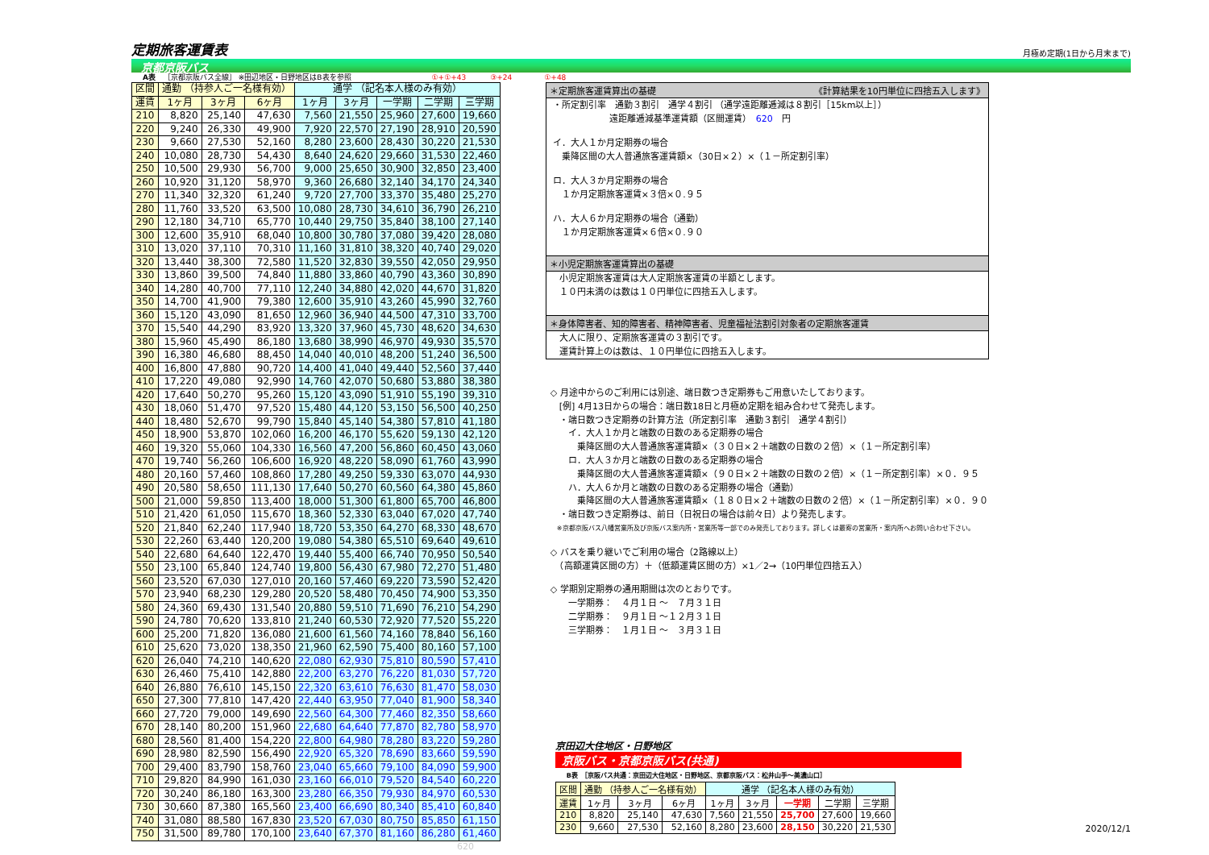定期旅客運賃表
月極め定期(1日から月末まで)
京都京阪バス
A表 ［京都京阪バス全線］ ※田辺地区・日野地区はB表を参照 ①+①+43 ③+24 ①+48
| 区間 | 通勤 （持参人ご一名様有効） | | | 通学 （記名本人様のみ有効） | | | | |
| --- | --- | --- | --- | --- | --- | --- | --- | --- |
| 運賃 | 1ヶ月 | 3ヶ月 | 6ヶ月 | 1ヶ月 | 3ヶ月 | 一学期 | 二学期 | 三学期 |
| 210 | 8,820 | 25,140 | 47,630 | 7,560 | 21,550 | 25,960 | 27,600 | 19,660 |
| 220 | 9,240 | 26,330 | 49,900 | 7,920 | 22,570 | 27,190 | 28,910 | 20,590 |
| 230 | 9,660 | 27,530 | 52,160 | 8,280 | 23,600 | 28,430 | 30,220 | 21,530 |
| 240 | 10,080 | 28,730 | 54,430 | 8,640 | 24,620 | 29,660 | 31,530 | 22,460 |
| 250 | 10,500 | 29,930 | 56,700 | 9,000 | 25,650 | 30,900 | 32,850 | 23,400 |
| 260 | 10,920 | 31,120 | 58,970 | 9,360 | 26,680 | 32,140 | 34,170 | 24,340 |
| 270 | 11,340 | 32,320 | 61,240 | 9,720 | 27,700 | 33,370 | 35,480 | 25,270 |
| 280 | 11,760 | 33,520 | 63,500 | 10,080 | 28,730 | 34,610 | 36,790 | 26,210 |
| 290 | 12,180 | 34,710 | 65,770 | 10,440 | 29,750 | 35,840 | 38,100 | 27,140 |
| 300 | 12,600 | 35,910 | 68,040 | 10,800 | 30,780 | 37,080 | 39,420 | 28,080 |
| 310 | 13,020 | 37,110 | 70,310 | 11,160 | 31,810 | 38,320 | 40,740 | 29,020 |
| 320 | 13,440 | 38,300 | 72,580 | 11,520 | 32,830 | 39,550 | 42,050 | 29,950 |
| 330 | 13,860 | 39,500 | 74,840 | 11,880 | 33,860 | 40,790 | 43,360 | 30,890 |
| 340 | 14,280 | 40,700 | 77,110 | 12,240 | 34,880 | 42,020 | 44,670 | 31,820 |
| 350 | 14,700 | 41,900 | 79,380 | 12,600 | 35,910 | 43,260 | 45,990 | 32,760 |
| 360 | 15,120 | 43,090 | 81,650 | 12,960 | 36,940 | 44,500 | 47,310 | 33,700 |
| 370 | 15,540 | 44,290 | 83,920 | 13,320 | 37,960 | 45,730 | 48,620 | 34,630 |
| 380 | 15,960 | 45,490 | 86,180 | 13,680 | 38,990 | 46,970 | 49,930 | 35,570 |
| 390 | 16,380 | 46,680 | 88,450 | 14,040 | 40,010 | 48,200 | 51,240 | 36,500 |
| 400 | 16,800 | 47,880 | 90,720 | 14,400 | 41,040 | 49,440 | 52,560 | 37,440 |
| 410 | 17,220 | 49,080 | 92,990 | 14,760 | 42,070 | 50,680 | 53,880 | 38,380 |
| 420 | 17,640 | 50,270 | 95,260 | 15,120 | 43,090 | 51,910 | 55,190 | 39,310 |
| 430 | 18,060 | 51,470 | 97,520 | 15,480 | 44,120 | 53,150 | 56,500 | 40,250 |
| 440 | 18,480 | 52,670 | 99,790 | 15,840 | 45,140 | 54,380 | 57,810 | 41,180 |
| 450 | 18,900 | 53,870 | 102,060 | 16,200 | 46,170 | 55,620 | 59,130 | 42,120 |
| 460 | 19,320 | 55,060 | 104,330 | 16,560 | 47,200 | 56,860 | 60,450 | 43,060 |
| 470 | 19,740 | 56,260 | 106,600 | 16,920 | 48,220 | 58,090 | 61,760 | 43,990 |
| 480 | 20,160 | 57,460 | 108,860 | 17,280 | 49,250 | 59,330 | 63,070 | 44,930 |
| 490 | 20,580 | 58,650 | 111,130 | 17,640 | 50,270 | 60,560 | 64,380 | 45,860 |
| 500 | 21,000 | 59,850 | 113,400 | 18,000 | 51,300 | 61,800 | 65,700 | 46,800 |
| 510 | 21,420 | 61,050 | 115,670 | 18,360 | 52,330 | 63,040 | 67,020 | 47,740 |
| 520 | 21,840 | 62,240 | 117,940 | 18,720 | 53,350 | 64,270 | 68,330 | 48,670 |
| 530 | 22,260 | 63,440 | 120,200 | 19,080 | 54,380 | 65,510 | 69,640 | 49,610 |
| 540 | 22,680 | 64,640 | 122,470 | 19,440 | 55,400 | 66,740 | 70,950 | 50,540 |
| 550 | 23,100 | 65,840 | 124,740 | 19,800 | 56,430 | 67,980 | 72,270 | 51,480 |
| 560 | 23,520 | 67,030 | 127,010 | 20,160 | 57,460 | 69,220 | 73,590 | 52,420 |
| 570 | 23,940 | 68,230 | 129,280 | 20,520 | 58,480 | 70,450 | 74,900 | 53,350 |
| 580 | 24,360 | 69,430 | 131,540 | 20,880 | 59,510 | 71,690 | 76,210 | 54,290 |
| 590 | 24,780 | 70,620 | 133,810 | 21,240 | 60,530 | 72,920 | 77,520 | 55,220 |
| 600 | 25,200 | 71,820 | 136,080 | 21,600 | 61,560 | 74,160 | 78,840 | 56,160 |
| 610 | 25,620 | 73,020 | 138,350 | 21,960 | 62,590 | 75,400 | 80,160 | 57,100 |
| 620 | 26,040 | 74,210 | 140,620 | 22,080 | 62,930 | 75,810 | 80,590 | 57,410 |
| 630 | 26,460 | 75,410 | 142,880 | 22,200 | 63,270 | 76,220 | 81,030 | 57,720 |
| 640 | 26,880 | 76,610 | 145,150 | 22,320 | 63,610 | 76,630 | 81,470 | 58,030 |
| 650 | 27,300 | 77,810 | 147,420 | 22,440 | 63,950 | 77,040 | 81,900 | 58,340 |
| 660 | 27,720 | 79,000 | 149,690 | 22,560 | 64,300 | 77,460 | 82,350 | 58,660 |
| 670 | 28,140 | 80,200 | 151,960 | 22,680 | 64,640 | 77,870 | 82,780 | 58,970 |
| 680 | 28,560 | 81,400 | 154,220 | 22,800 | 64,980 | 78,280 | 83,220 | 59,280 |
| 690 | 28,980 | 82,590 | 156,490 | 22,920 | 65,320 | 78,690 | 83,660 | 59,590 |
| 700 | 29,400 | 83,790 | 158,760 | 23,040 | 65,660 | 79,100 | 84,090 | 59,900 |
| 710 | 29,820 | 84,990 | 161,030 | 23,160 | 66,010 | 79,520 | 84,540 | 60,220 |
| 720 | 30,240 | 86,180 | 163,300 | 23,280 | 66,350 | 79,930 | 84,970 | 60,530 |
| 730 | 30,660 | 87,380 | 165,560 | 23,400 | 66,690 | 80,340 | 85,410 | 60,840 |
| 740 | 31,080 | 88,580 | 167,830 | 23,520 | 67,030 | 80,750 | 85,850 | 61,150 |
| 750 | 31,500 | 89,780 | 170,100 | 23,640 | 67,370 | 81,160 | 86,280 | 61,460 |
＊定期旅客運賃算出の基礎 《計算結果を10円単位に四捨五入します》
・所定割引率　通勤３割引　通学４割引 （通学遠距離逓減は８割引［15km以上］）
遠距離逓減基準運賃額（区間運賃）　620　円
イ．大人１か月定期券の場合
　乗降区間の大人普通旅客運賃額×（30日×２）×（１－所定割引率）
ロ．大人３か月定期券の場合
　１か月定期旅客運賃×３倍×０.９５
ハ．大人６か月定期券の場合（通勤）
　１か月定期旅客運賃×６倍×０.９０
＊小児定期旅客運賃算出の基礎
小児定期旅客運賃は大人定期旅客運賃の半額とします。
１０円未満のは数は１０円単位に四捨五入します。
＊身体障害者、知的障害者、精神障害者、児童福祉法割引対象者の定期旅客運賃
大人に限り、定期旅客運賃の３割引です。
運賃計算上のは数は、１０円単位に四捨五入します。
◇ 月途中からのご利用には別途、端日数つき定期券もご用意いたしております。
　[例] 4月13日からの場合：端日数18日と月極め定期を組み合わせて発売します。
　・端日数つき定期券の計算方法（所定割引率　通勤３割引　通学４割引）
　　イ．大人１か月と端数の日数のある定期券の場合
　　　乗降区間の大人普通旅客運賃額×（３０日×２＋端数の日数の２倍）×（１－所定割引率）
　　ロ．大人３か月と端数の日数のある定期券の場合
　　　乗降区間の大人普通旅客運賃額×（９０日×２＋端数の日数の２倍）×（１－所定割引率）×０．９５
　　ハ．大人６か月と端数の日数のある定期券の場合（通勤）
　　　乗降区間の大人普通旅客運賃額×（１８０日×２＋端数の日数の２倍）×（１－所定割引率）×０．９０
　・端日数つき定期券は、前日（日祝日の場合は前々日）より発売します。
　※京都京阪バス八幡営業所及び京阪バス案内所・営業所等一部でのみ発売しております。詳しくは最寄の営業所・案内所へお問い合わせ下さい。
◇ バスを乗り継いでご利用の場合（2路線以上）
　（高額運賃区間の方）＋（低額運賃区間の方）×1／2→（10円単位四捨五入）
◇ 学期別定期券の通用期間は次のとおりです。
　　一学期券：　４月１日 ～　７月３１日
　　二学期券：　９月１日 ～１２月３１日
　　三学期券：　１月１日 ～　３月３１日
京田辺大住地区・日野地区
京阪バス・京都京阪バス(共通)
B表　［京阪バス共通：京田辺大住地区・日野地区、京都京阪バス：松井山手～美濃山口］
| 区間 | 通勤 （持参人ご一名様有効） | | | 通学 （記名本人様のみ有効） | | | | |
| --- | --- | --- | --- | --- | --- | --- | --- | --- |
| 運賃 | 1ヶ月 | 3ヶ月 | 6ヶ月 | 1ヶ月 | 3ヶ月 | 一学期 | 二学期 | 三学期 |
| 210 | 8,820 | 25,140 | 47,630 | 7,560 | 21,550 | 25,700 | 27,600 | 19,660 |
| 230 | 9,660 | 27,530 | 52,160 | 8,280 | 23,600 | 28,150 | 30,220 | 21,530 |
620 2020/12/1